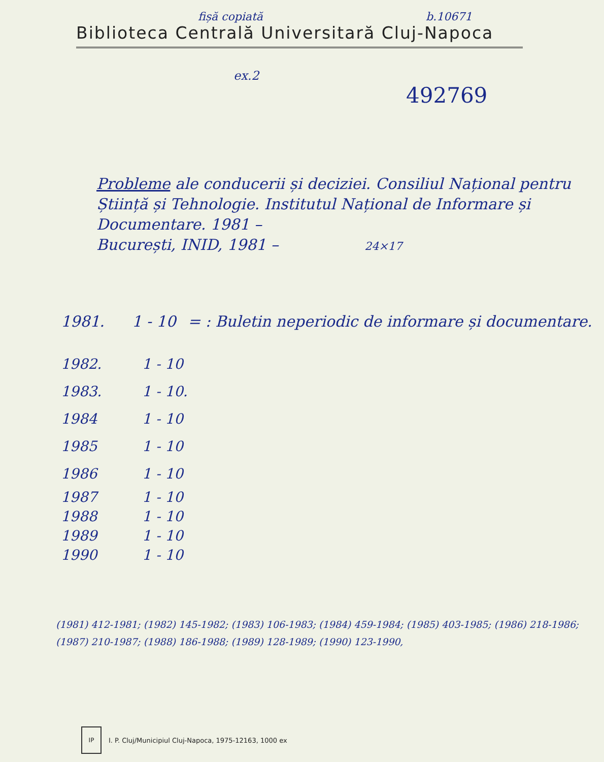fișă copiată b.10671
Biblioteca Centrală Universitară Cluj-Napoca
ex.2
492769
Probleme ale conducerii și deciziei. Consiliul Național pentru Știință și Tehnologie. Institutul Național de Informare și Documentare. 1981 –
București, INID, 1981 – 24×17
1981. 1 - 10 = : Buletin neperiodic de informare și documentare.
1982. 1 - 10
1983. 1 - 10.
1984 1 - 10
1985 1 - 10
1986 1 - 10
1987 1 - 10
1988 1 - 10
1989 1 - 10
1990 1 - 10
(1981) 412-1981; (1982) 145-1982; (1983) 106-1983; (1984) 459-1984; (1985) 403-1985; (1986) 218-1986; (1987) 210-1987; (1988) 186-1988; (1989) 128-1989; (1990) 123-1990,
IP
I. P. Cluj/Municipiul Cluj-Napoca, 1975-12163, 1000 ex